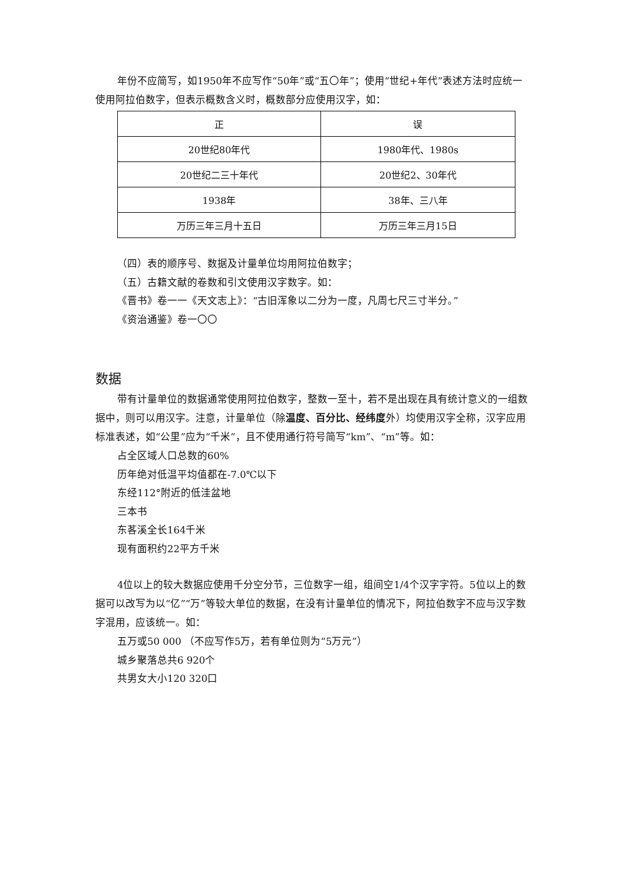年份不应简写，如1950年不应写作“50年”或“五〇年”；使用“世纪+年代”表述方法时应统一使用阿拉伯数字，但表示概数含义时，概数部分应使用汉字，如：
| 正 | 误 |
| --- | --- |
| 20世纪80年代 | 1980年代、1980s |
| 20世纪二三十年代 | 20世纪2、30年代 |
| 1938年 | 38年、三八年 |
| 万历三年三月十五日 | 万历三年三月15日 |
（四）表的顺序号、数据及计量单位均用阿拉伯数字；
（五）古籍文献的卷数和引文使用汉字数字。如：
《晋书》卷一一《天文志上》：“古旧浑象以二分为一度，凡周七尺三寸半分。”
《资治通鉴》卷一〇〇
数据
带有计量单位的数据通常使用阿拉伯数字，整数一至十，若不是出现在具有统计意义的一组数据中，则可以用汉字。注意，计量单位（除温度、百分比、经纬度外）均使用汉字全称，汉字应用标准表述，如“公里”应为“千米”，且不使用通行符号简写“km”、“m”等。如：
占全区域人口总数的60%
历年绝对低温平均值都在-7.0℃以下
东经112°附近的低洼盆地
三本书
东茖溪全长164千米
现有面积约22平方千米
4位以上的较大数据应使用千分空分节，三位数字一组，组间空1/4个汉字字符。5位以上的数据可以改写为以“亿”“万”等较大单位的数据，在没有计量单位的情况下，阿拉伯数字不应与汉字数字混用，应该统一。如：
五万或50 000 （不应写作5万，若有单位则为“5万元”）
城乡聚落总共6 920个
共男女大小120 320口